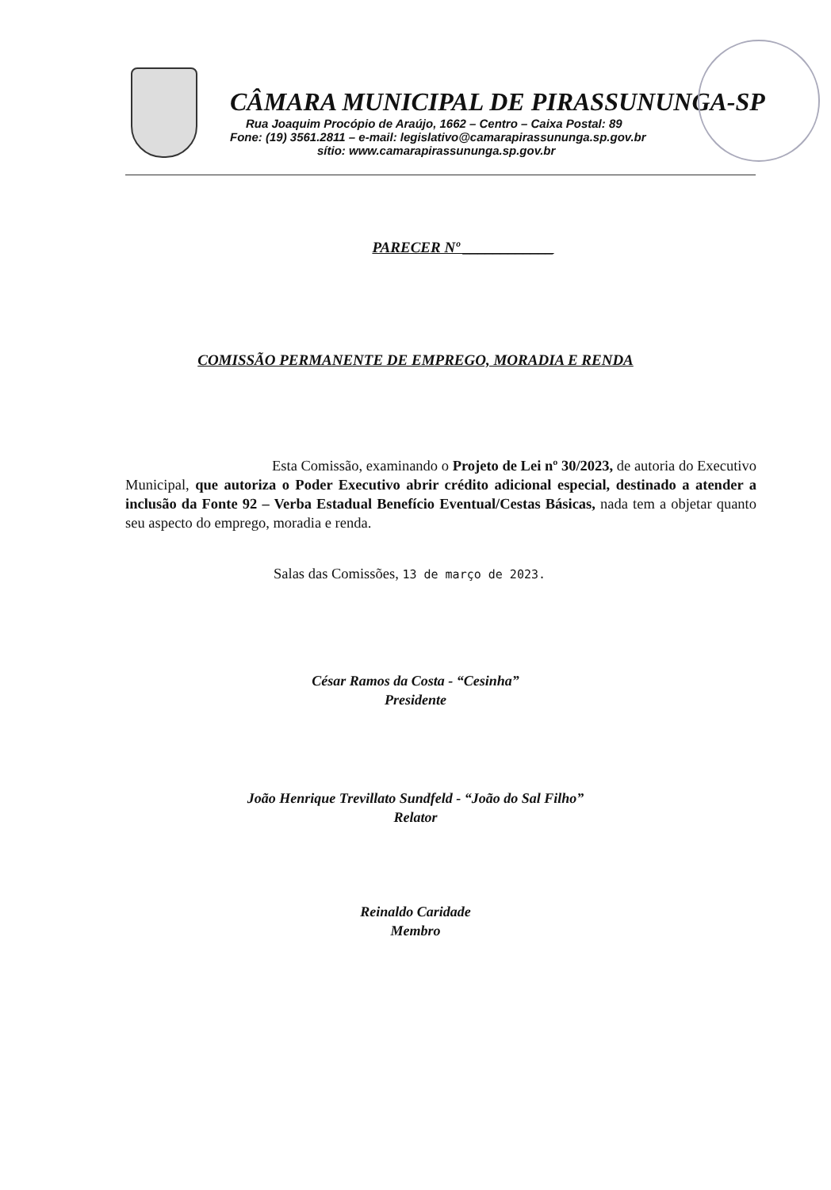CÂMARA MUNICIPAL DE PIRASSUNUNGA-SP
Rua Joaquim Procópio de Araújo, 1662 – Centro – Caixa Postal: 89
Fone: (19) 3561.2811 – e-mail: legislativo@camarapirassununga.sp.gov.br
sítio: www.camarapirassununga.sp.gov.br
PARECER Nº ____________
COMISSÃO PERMANENTE DE EMPREGO, MORADIA E RENDA
Esta Comissão, examinando o Projeto de Lei nº 30/2023, de autoria do Executivo Municipal, que autoriza o Poder Executivo abrir crédito adicional especial, destinado a atender a inclusão da Fonte 92 – Verba Estadual Benefício Eventual/Cestas Básicas, nada tem a objetar quanto seu aspecto do emprego, moradia e renda.
Salas das Comissões, 13 de março de 2023.
César Ramos da Costa - “Cesinha”
Presidente
João Henrique Trevillato Sundfeld - “João do Sal Filho”
Relator
Reinaldo Caridade
Membro